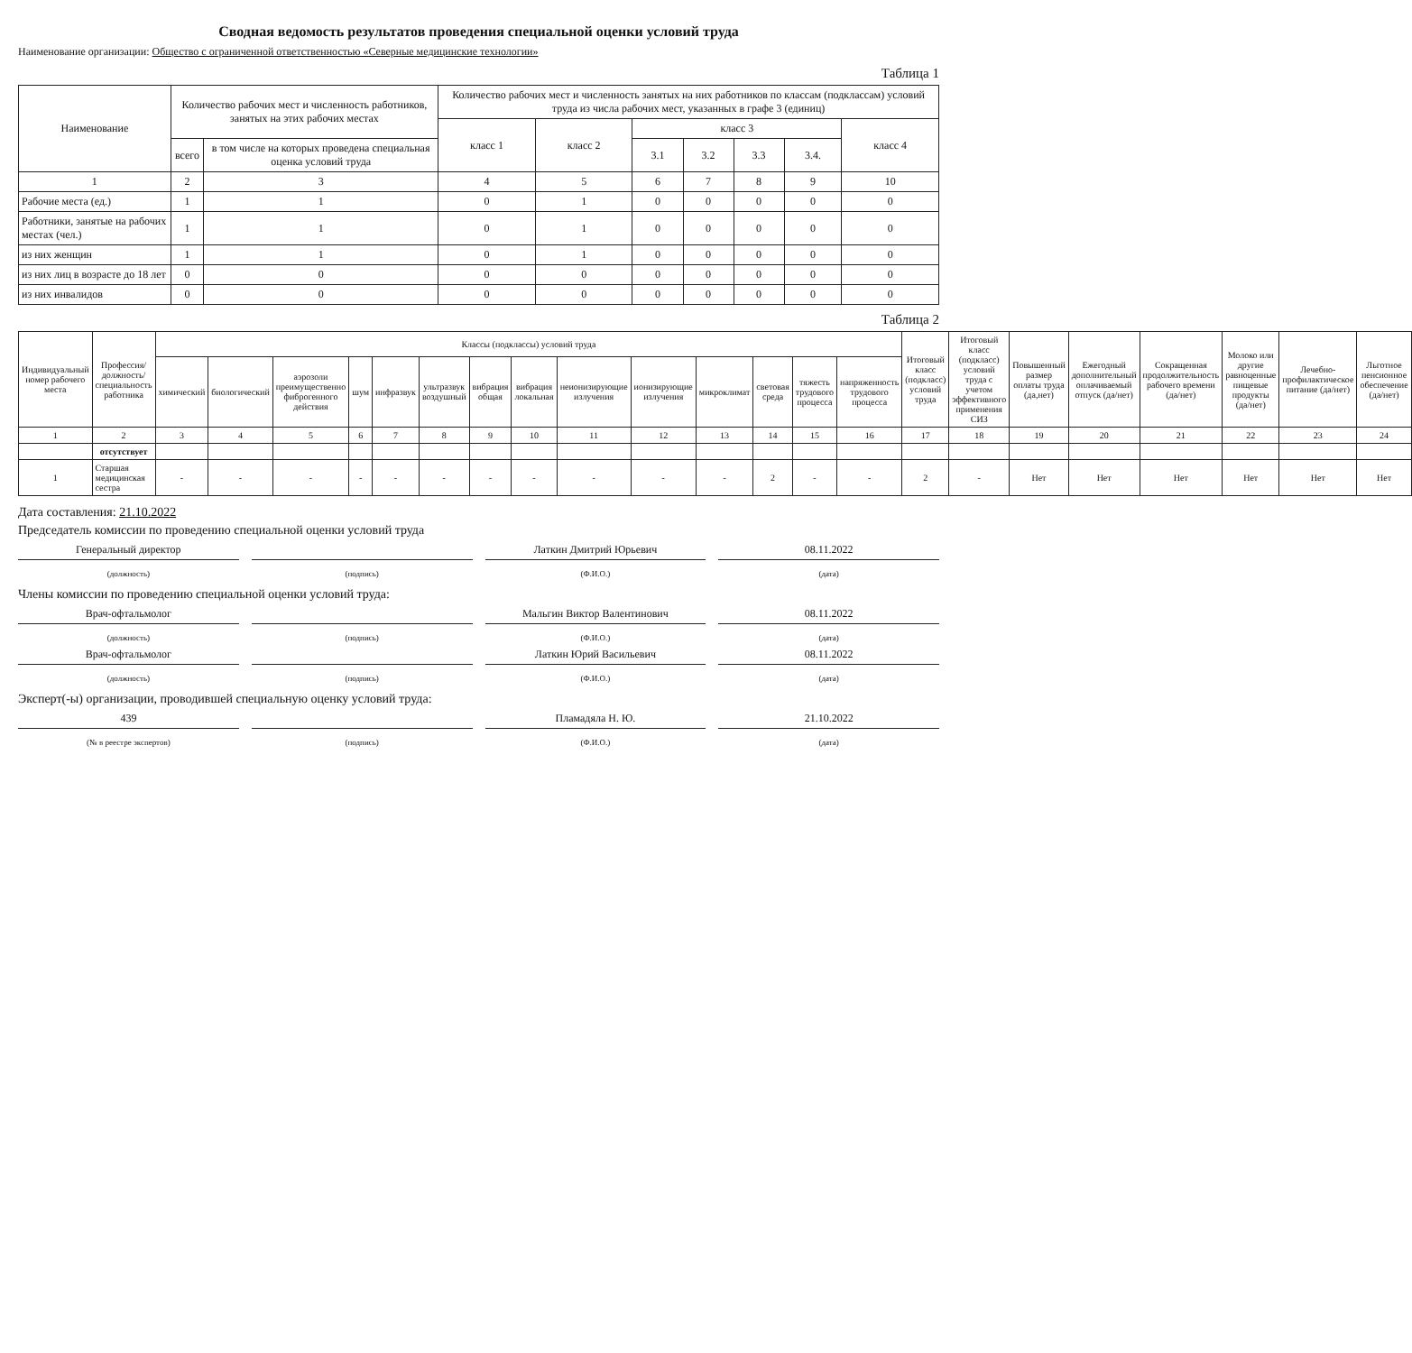Сводная ведомость результатов проведения специальной оценки условий труда
Наименование организации: Общество с ограниченной ответственностью «Северные медицинские технологии»
Таблица 1
| Наименование | Количество рабочих мест и численность работников, занятых на этих рабочих местах | | Количество рабочих мест и численность занятых на них работников по классам (подклассам) условий труда из числа рабочих мест, указанных в графе 3 (единиц) | | | | | | |
| --- | --- | --- | --- | --- | --- | --- | --- | --- | --- |
| | | | класс 1 | класс 2 | класс 3 | | | | класс 4 |
| | всего | в том числе на которых проведена специальная оценка условий труда | | | 3.1 | 3.2 | 3.3 | 3.4. | |
| 1 | 2 | 3 | 4 | 5 | 6 | 7 | 8 | 9 | 10 |
| Рабочие места (ед.) | 1 | 1 | 0 | 1 | 0 | 0 | 0 | 0 | 0 |
| Работники, занятые на рабочих местах (чел.) | 1 | 1 | 0 | 1 | 0 | 0 | 0 | 0 | 0 |
| из них женщин | 1 | 1 | 0 | 1 | 0 | 0 | 0 | 0 | 0 |
| из них лиц в возрасте до 18 лет | 0 | 0 | 0 | 0 | 0 | 0 | 0 | 0 | 0 |
| из них инвалидов | 0 | 0 | 0 | 0 | 0 | 0 | 0 | 0 | 0 |
Таблица 2
| Индивидуальный номер рабочего места | Профессия/ должность/ специальность работника | Классы (подклассы) условий труда | | | | | | | | | | | | | | Итоговый класс (подкласс) условий труда | Итоговый класс (подкласс) условий труда с учетом эффективного применения СИЗ | Повышенный размер оплаты труда (да,нет) | Ежегодный дополнительный оплачиваемый отпуск (да/нет) | Сокращенная продолжительность рабочего времени (да/нет) | Молоко или другие равноценные пищевые продукты (да/нет) | Лечебно-профилактическое питание (да/нет) | Льготное пенсионное обеспечение (да/нет) |
| --- | --- | --- | --- | --- | --- | --- | --- | --- | --- | --- | --- | --- | --- | --- | --- | --- | --- | --- | --- | --- | --- | --- | --- |
| | | химический | биологический | аэрозоли преимущественно фиброгенного действия | шум | инфразвук | ультразвук воздушный | вибрация общая | вибрация локальная | неионизирующие излучения | ионизирующие излучения | микроклимат | световая среда | тяжесть трудового процесса | напряженность трудового процесса | | | | | | | | |
| 1 | 2 | 3 | 4 | 5 | 6 | 7 | 8 | 9 | 10 | 11 | 12 | 13 | 14 | 15 | 16 | 17 | 18 | 19 | 20 | 21 | 22 | 23 | 24 |
| | отсутствует | | | | | | | | | | | | | | | | | | | | | | |
| 1 | Старшая медицинская сестра | - | - | - | - | - | - | - | - | - | - | - | 2 | - | - | 2 | - | Нет | Нет | Нет | Нет | Нет | Нет |
Дата составления: 21.10.2022
Председатель комиссии по проведению специальной оценки условий труда
Генеральный директор Латкин Дмитрий Юрьевич 08.11.2022
(должность) (подпись) (Ф.И.О.) (дата)
Члены комиссии по проведению специальной оценки условий труда:
Врач-офтальмолог Мальгин Виктор Валентинович 08.11.2022
(должность) (подпись) (Ф.И.О.) (дата)
Врач-офтальмолог Латкин Юрий Васильевич 08.11.2022
(должность) (подпись) (Ф.И.О.) (дата)
Эксперт(-ы) организации, проводившей специальную оценку условий труда:
439 Пламадяла Н. Ю. 21.10.2022
(№ в реестре экспертов) (подпись) (Ф.И.О.) (дата)